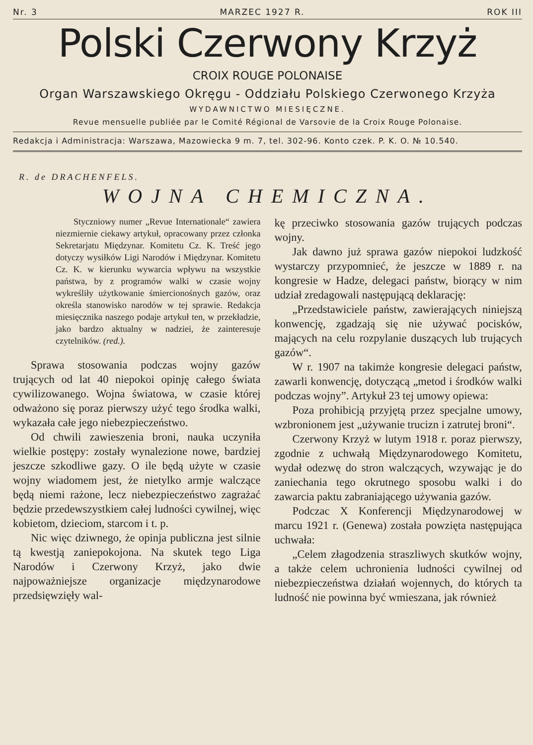Nr. 3 MARZEC 1927 R. ROK III
Polski Czerwony Krzyż
CROIX ROUGE POLONAISE
Organ Warszawskiego Okręgu - Oddziału Polskiego Czerwonego Krzyża
WYDAWNICTWO MIESIĘCZNE.
Revue mensuelle publiée par le Comité Régional de Varsovie de la Croix Rouge Polonaise.
Redakcja i Administracja: Warszawa, Mazowiecka 9 m. 7, tel. 302-96. Konto czek. P. K. O. № 10.540.
R. de DRACHENFELS.
WOJNA CHEMICZNA.
Styczniowy numer „Revue Internationale“ zawiera niezmiernie ciekawy artykuł, opracowany przez członka Sekretarjatu Międzynar. Komitetu Cz. K. Treść jego dotyczy wysiłków Ligi Narodów i Międzynar. Komitetu Cz. K. w kierunku wywarcia wpływu na wszystkie państwa, by z programów walki w czasie wojny wykreśliły użytkowanie śmiercionośnych gazów, oraz określa stanowisko narodów w tej sprawie. Redakcja miesięcznika naszego podaje artykuł ten, w przekładzie, jako bardzo aktualny w nadziei, że zainteresuje czytelników. (red.).
Sprawa stosowania podczas wojny gazów trujących od lat 40 niepokoi opinję całego świata cywilizowanego. Wojna światowa, w czasie której odważono się poraz pierwszy użyć tego środka walki, wykazała całe jego niebezpieczeństwo.
Od chwili zawieszenia broni, nauka uczyniła wielkie postępy: zostały wynalezione nowe, bardziej jeszcze szkodliwe gazy. O ile będą użyte w czasie wojny wiadomem jest, że nietylko armje walczące będą niemi rażone, lecz niebezpieczeństwo zagrażać będzie przedewszystkiem całej ludności cywilnej, więc kobietom, dzieciom, starcom i t. p.
Nic więc dziwnego, że opinja publiczna jest silnie tą kwestją zaniepokojona. Na skutek tego Liga Narodów i Czerwony Krzyż, jako dwie najpoważniejsze organizacje międzynarodowe przedsięwzięły wal-
kę przeciwko stosowania gazów trujących podczas wojny.
Jak dawno już sprawa gazów niepokoi ludzkość wystarczy przypomnieć, że jeszcze w 1889 r. na kongresie w Hadze, delegaci państw, biorący w nim udział zredagowali następującą deklarację:
„Przedstawiciele państw, zawierających niniejszą konwencję, zgadzają się nie używać pocisków, mających na celu rozpylanie duszących lub trujących gazów“.
W r. 1907 na takimże kongresie delegaci państw, zawarli konwencję, dotyczącą „metod i środków walki podczas wojny”. Artykuł 23 tej umowy opiewa:
Poza prohibicją przyjętą przez specjalne umowy, wzbronionem jest „używanie trucizn i zatrutej broni“.
Czerwony Krzyż w lutym 1918 r. poraz pierwszy, zgodnie z uchwałą Międzynarodowego Komitetu, wydał odezwę do stron walczących, wzywając je do zaniechania tego okrutnego sposobu walki i do zawarcia paktu zabraniającego używania gazów.
Podczac X Konferencji Międzynarodowej w marcu 1921 r. (Genewa) została powzięta następująca uchwała:
„Celem złagodzenia straszliwych skutków wojny, a także celem uchronienia ludności cywilnej od niebezpieczeństwa działań wojennych, do których ta ludność nie powinna być wmieszana, jak również